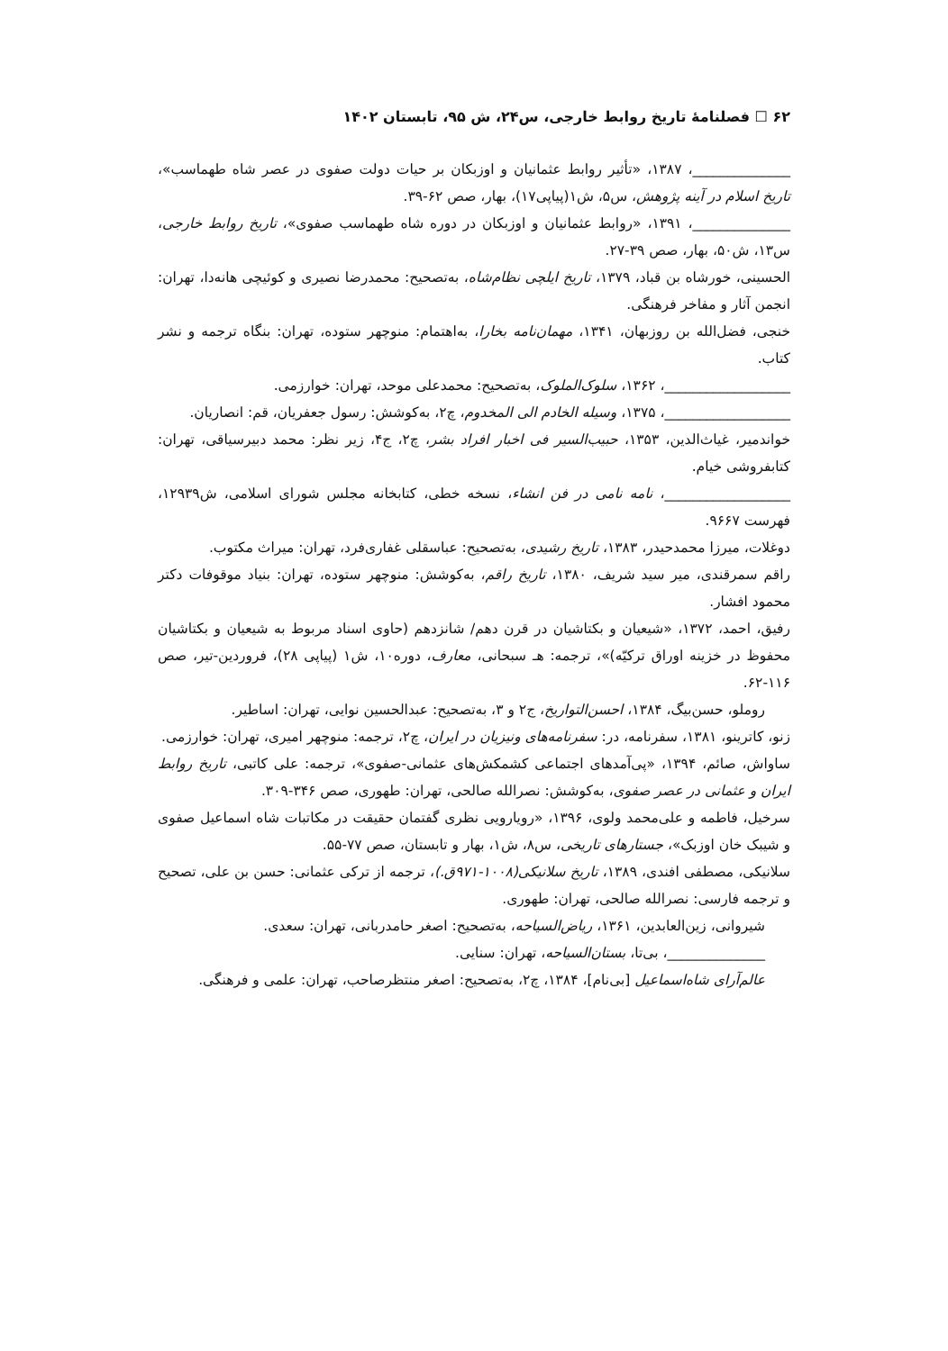۶۲ ☐ فصلنامهٔ تاریخ روابط خارجی، س۲۴، ش ۹۵، تابستان ۱۴۰۲
______________، ۱۳۸۷، «تأثیر روابط عثمانیان و اوزبکان بر حیات دولت صفوی در عصر شاه طهماسب»، تاریخ اسلام در آینه پژوهش، س۵، ش۱(پیاپی۱۷)، بهار، صص ۶۲-۳۹.
______________، ۱۳۹۱، «روابط عثمانیان و اوزبکان در دوره شاه طهماسب صفوی»، تاریخ روابط خارجی، س۱۳، ش۵۰، بهار، صص ۳۹-۲۷.
الحسینی، خورشاه بن قباد، ۱۳۷۹، تاریخ ایلچی نظام‌شاه، به‌تصحیح: محمدرضا نصیری و کوئیچی هانه‌دا، تهران: انجمن آثار و مفاخر فرهنگی.
خنجی، فضل‌الله بن روزبهان، ۱۳۴۱، مهمان‌نامه بخارا، به‌اهتمام: منوچهر ستوده، تهران: بنگاه ترجمه و نشر کتاب.
__________________، ۱۳۶۲، سلوک‌الملوک، به‌تصحیح: محمدعلی موحد، تهران: خوارزمی.
__________________، ۱۳۷۵، وسیله الخادم الی المخدوم، چ۲، به‌کوشش: رسول جعفریان، قم: انصاریان.
خواندمیر، غیاث‌الدین، ۱۳۵۳، حبیب‌السیر فی اخبار افراد بشر، چ۲، ج۴، زیر نظر: محمد دبیرسیاقی، تهران: کتابفروشی خیام.
__________________، نامه نامی در فن انشاء، نسخه خطی، کتابخانه مجلس شورای اسلامی، ش۱۲۹۳۹، فهرست ۹۶۶۷.
دوغلات، میرزا محمدحیدر، ۱۳۸۳، تاریخ رشیدی، به‌تصحیح: عباسقلی غفاری‌فرد، تهران: میراث مکتوب.
راقم سمرقندی، میر سید شریف، ۱۳۸۰، تاریخ راقم، به‌کوشش: منوچهر ستوده، تهران: بنیاد موقوفات دکتر محمود افشار.
رفیق، احمد، ۱۳۷۲، «شیعیان و بکتاشیان در قرن دهم/ شانزدهم (حاوی اسناد مربوط به شیعیان و بکتاشیان محفوظ در خزینه اوراق ترکیّه)»، ترجمه: هـ سبحانی، معارف، دوره۱۰، ش۱ (پیاپی ۲۸)، فروردین-تیر، صص ۱۱۶-۶۲.
روملو، حسن‌بیگ، ۱۳۸۴، احسن‌التواریخ، ج۲ و ۳، به‌تصحیح: عبدالحسین نوایی، تهران: اساطیر.
زنو، کاترینو، ۱۳۸۱، سفرنامه، در: سفرنامه‌های ونیزیان در ایران، چ۲، ترجمه: منوچهر امیری، تهران: خوارزمی.
ساواش، صائم، ۱۳۹۴، «پی‌آمدهای اجتماعی کشمکش‌های عثمانی-صفوی»، ترجمه: علی کاتبی، تاریخ روابط ایران و عثمانی در عصر صفوی، به‌کوشش: نصرالله صالحی، تهران: طهوری، صص ۳۴۶-۳۰۹.
سرخیل، فاطمه و علی‌محمد ولوی، ۱۳۹۶، «رویارویی نظری گفتمان حقیقت در مکاتبات شاه اسماعیل صفوی و شیبک خان اوزبک»، جستارهای تاریخی، س۸، ش۱، بهار و تابستان، صص ۷۷-۵۵.
سلانیکی، مصطفی افندی، ۱۳۸۹، تاریخ سلانیکی(۱۰۰۸-۹۷۱ق.)، ترجمه از ترکی عثمانی: حسن بن علی، تصحیح و ترجمه فارسی: نصرالله صالحی، تهران: طهوری.
شیروانی، زین‌العابدین، ۱۳۶۱، ریاض‌السیاحه، به‌تصحیح: اصغر حامدربانی، تهران: سعدی.
______________، بی‌تا، بستان‌السیاحه، تهران: سنایی.
عالم‌آرای شاه‌اسماعیل [بی‌نام]، ۱۳۸۴، چ۲، به‌تصحیح: اصغر منتظرصاحب، تهران: علمی و فرهنگی.